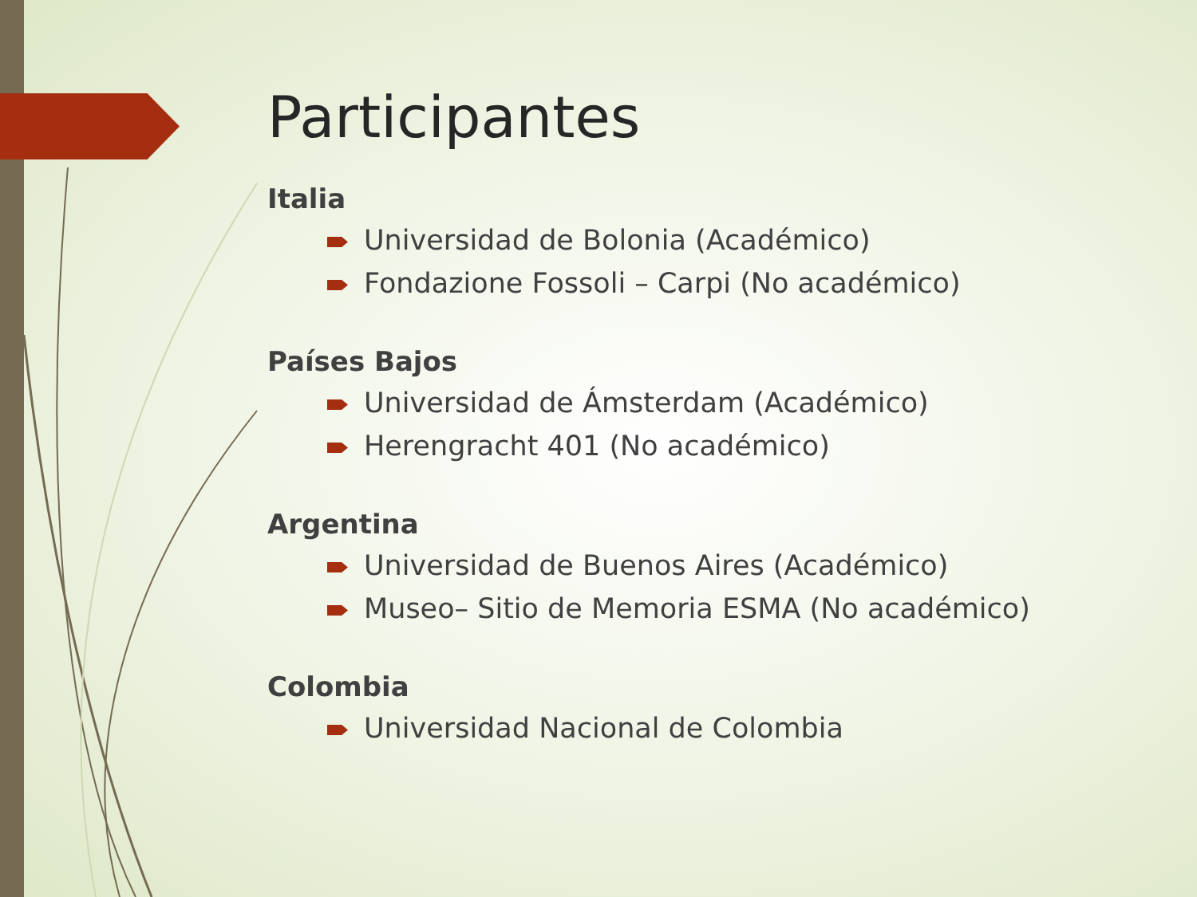Participantes
Italia
Universidad de Bolonia (Académico)
Fondazione Fossoli – Carpi (No académico)
Países Bajos
Universidad de Ámsterdam (Académico)
Herengracht 401 (No académico)
Argentina
Universidad de Buenos Aires (Académico)
Museo– Sitio de Memoria ESMA (No académico)
Colombia
Universidad Nacional de Colombia